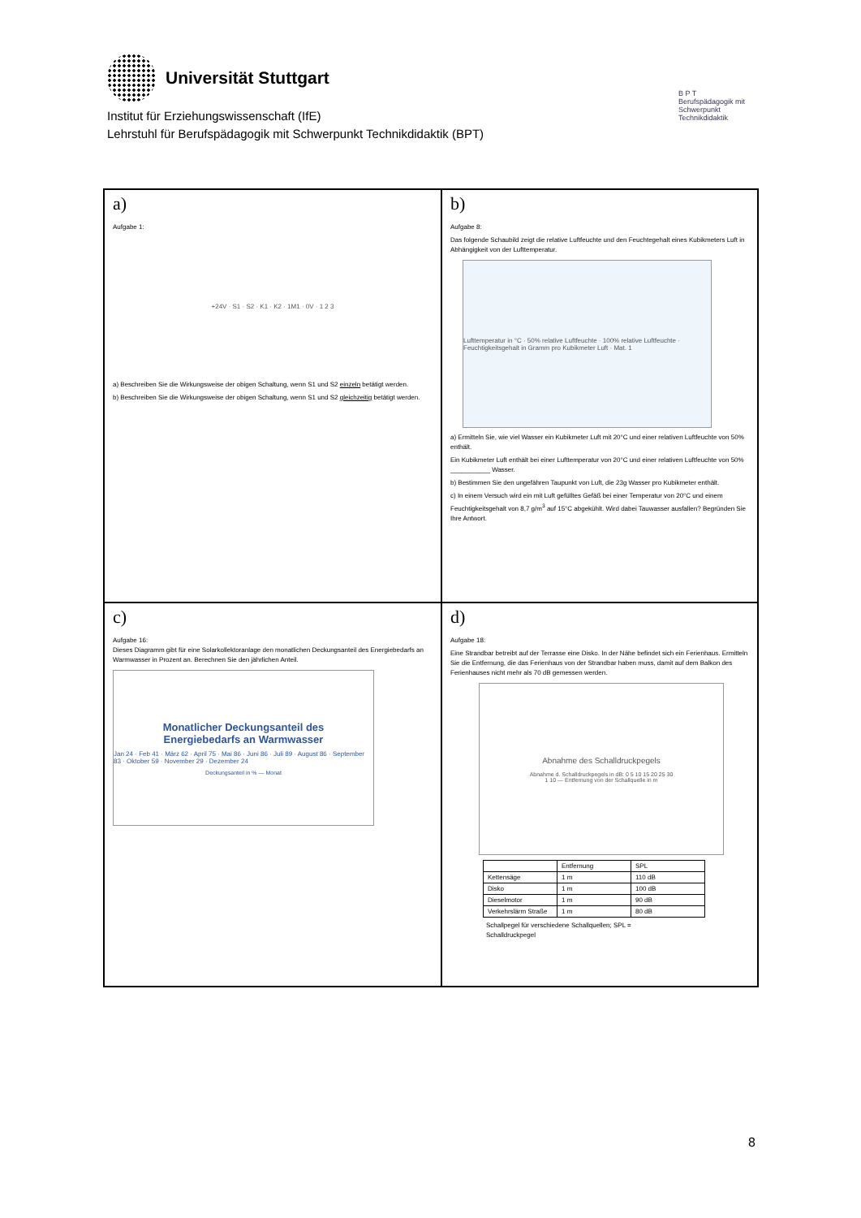Universität Stuttgart
Institut für Erziehungswissenschaft (IfE)
Lehrstuhl für Berufspädagogik mit Schwerpunkt Technikdidaktik (BPT)
B P T
Berufspädagogik mit Schwerpunkt Technikdidaktik
a)
Aufgabe 1:
+24V · S1 · S2 · K1 · K2 · 1M1 · 0V · 1 2 3
a) Beschreiben Sie die Wirkungsweise der obigen Schaltung, wenn S1 und S2 einzeln betätigt werden.
b) Beschreiben Sie die Wirkungsweise der obigen Schaltung, wenn S1 und S2 gleichzeitig betätigt werden.
b)
Aufgabe 8:
Das folgende Schaubild zeigt die relative Luftfeuchte und den Feuchtegehalt eines Kubikmeters Luft in Abhängigkeit von der Lufttemperatur.
Lufttemperatur in °C · 50% relative Luftfeuchte · 100% relative Luftfeuchte · Feuchtigkeitsgehalt in Gramm pro Kubikmeter Luft · Mat. 1
a) Ermitteln Sie, wie viel Wasser ein Kubikmeter Luft mit 20°C und einer relativen Luftfeuchte von 50% enthält.
Ein Kubikmeter Luft enthält bei einer Lufttemperatur von 20°C und einer relativen Luftfeuchte von 50% ___________ Wasser.
b) Bestimmen Sie den ungefähren Taupunkt von Luft, die 23g Wasser pro Kubikmeter enthält.
c) In einem Versuch wird ein mit Luft gefülltes Gefäß bei einer Temperatur von 20°C und einem Feuchtigkeitsgehalt von 8,7 g/m<sup>3</sup> auf 15°C abgekühlt. Wird dabei Tauwasser ausfallen? Begründen Sie Ihre Antwort.
c)
Aufgabe 16:
Dieses Diagramm gibt für eine Solarkollektoranlage den monatlichen Deckungsanteil des Energiebedarfs an Warmwasser in Prozent an. Berechnen Sie den jährlichen Anteil.
Monatlicher Deckungsanteil des
Energiebedarfs an Warmwasser
Jan 24 · Feb 41 · März 62 · April 75 · Mai 86 · Juni 86 · Juli 89 · August 86 · September 83 · Oktober 59 · November 29 · Dezember 24
Deckungsanteil in % — Monat
d)
Aufgabe 18:
Eine Strandbar betreibt auf der Terrasse eine Disko. In der Nähe befindet sich ein Ferienhaus. Ermitteln Sie die Entfernung, die das Ferienhaus von der Strandbar haben muss, damit auf dem Balkon des Ferienhauses nicht mehr als 70 dB gemessen werden.
Abnahme des Schalldruckpegels
Abnahme d. Schalldruckpegels in dB: 0 5 10 15 20 25 30
1 10 — Entfernung von der Schallquelle in m
| | Entfernung | SPL |
| --- | --- | --- |
| Kettensäge | 1 m | 110 dB |
| Disko | 1 m | 100 dB |
| Dieselmotor | 1 m | 90 dB |
| Verkehrslärm Straße | 1 m | 80 dB |
Schallpegel für verschiedene Schallquellen; SPL = Schalldruckpegel
8